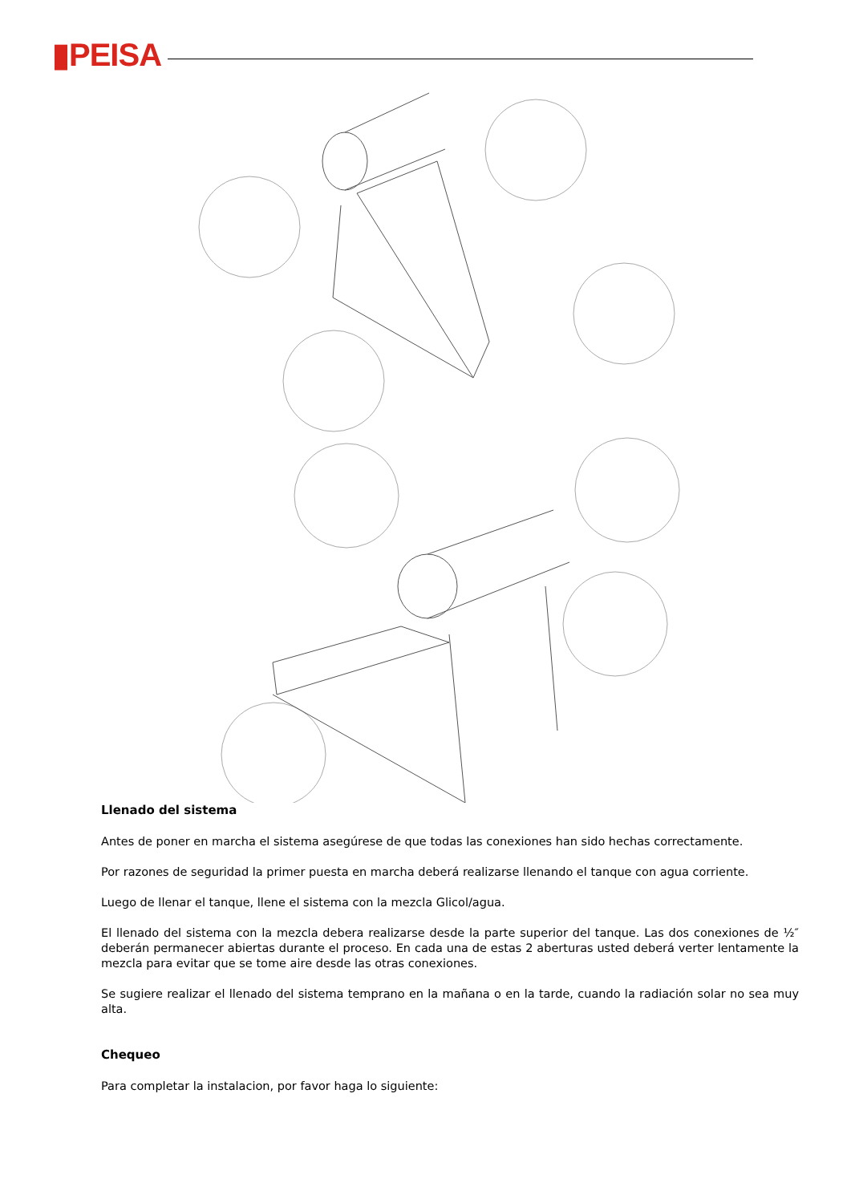▮PEISA
Llenado del sistema
Antes de poner en marcha el sistema asegúrese de que todas las conexiones han sido hechas correctamente.
Por razones de seguridad la primer puesta en marcha deberá realizarse llenando el tanque con agua corriente.
Luego de llenar el tanque, llene el sistema con la mezcla Glicol/agua.
El llenado del sistema con la mezcla debera realizarse desde la parte superior del tanque. Las dos conexiones de ½″ deberán permanecer abiertas durante el proceso. En cada una de estas 2 aberturas usted deberá verter lentamente la mezcla para evitar que se tome aire desde las otras conexiones.
Se sugiere realizar el llenado del sistema temprano en la mañana o en la tarde, cuando la radiación solar no sea muy alta.
Chequeo
Para completar la instalacion, por favor haga lo siguiente: